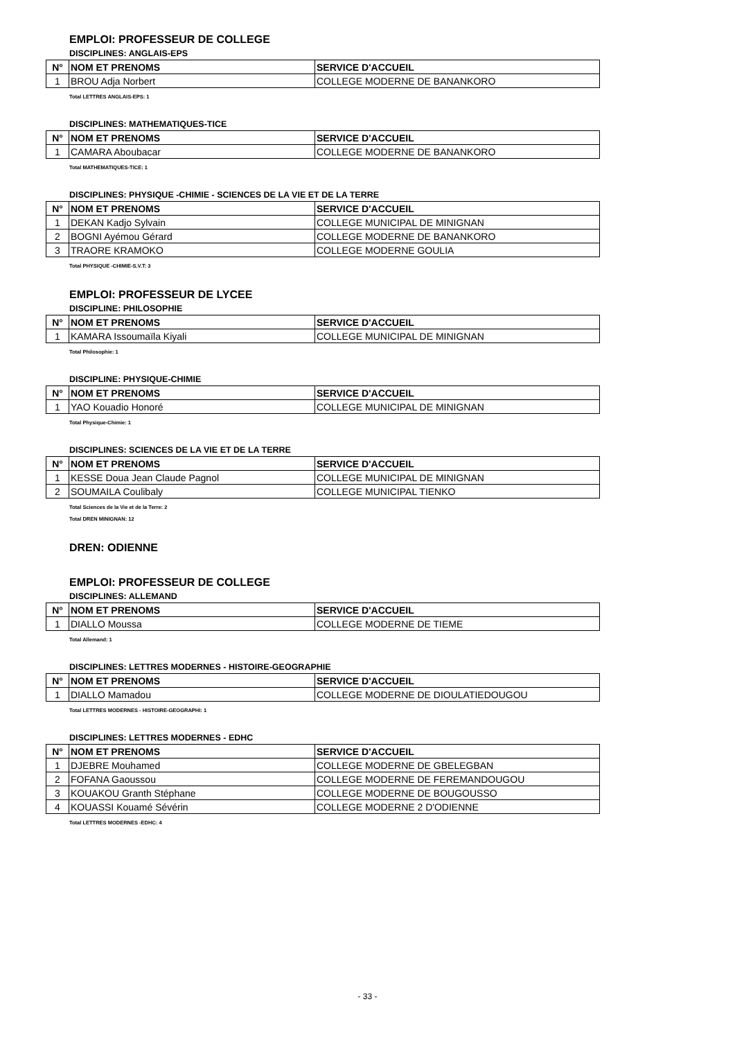EMPLOI: PROFESSEUR DE COLLEGE
DISCIPLINES: ANGLAIS-EPS
| N° | NOM ET PRENOMS | SERVICE D'ACCUEIL |
| --- | --- | --- |
| 1 | BROU Adja Norbert | COLLEGE MODERNE DE BANANKORO |
Total LETTRES ANGLAIS-EPS: 1
DISCIPLINES: MATHEMATIQUES-TICE
| N° | NOM ET PRENOMS | SERVICE D'ACCUEIL |
| --- | --- | --- |
| 1 | CAMARA Aboubacar | COLLEGE MODERNE DE BANANKORO |
Total MATHEMATIQUES-TICE: 1
DISCIPLINES: PHYSIQUE -CHIMIE - SCIENCES DE LA VIE ET DE LA TERRE
| N° | NOM ET PRENOMS | SERVICE D'ACCUEIL |
| --- | --- | --- |
| 1 | DEKAN Kadjo Sylvain | COLLEGE MUNICIPAL DE MINIGNAN |
| 2 | BOGNI Ayémou Gérard | COLLEGE MODERNE DE BANANKORO |
| 3 | TRAORE KRAMOKO | COLLEGE MODERNE GOULIA |
Total PHYSIQUE -CHIMIE-S.V.T: 3
EMPLOI: PROFESSEUR DE LYCEE
DISCIPLINE: PHILOSOPHIE
| N° | NOM ET PRENOMS | SERVICE D'ACCUEIL |
| --- | --- | --- |
| 1 | KAMARA Issoumaïla Kiyali | COLLEGE MUNICIPAL DE MINIGNAN |
Total Philosophie: 1
DISCIPLINE: PHYSIQUE-CHIMIE
| N° | NOM ET PRENOMS | SERVICE D'ACCUEIL |
| --- | --- | --- |
| 1 | YAO Kouadio Honoré | COLLEGE MUNICIPAL DE MINIGNAN |
Total Physique-Chimie: 1
DISCIPLINES: SCIENCES DE LA VIE ET DE LA TERRE
| N° | NOM ET PRENOMS | SERVICE D'ACCUEIL |
| --- | --- | --- |
| 1 | KESSE Doua Jean Claude Pagnol | COLLEGE MUNICIPAL DE MINIGNAN |
| 2 | SOUMAILA Coulibaly | COLLEGE MUNICIPAL TIENKO |
Total Sciences de la Vie et de la Terre: 2
Total DREN MINIGNAN: 12
DREN: ODIENNE
EMPLOI: PROFESSEUR DE COLLEGE
DISCIPLINES: ALLEMAND
| N° | NOM ET PRENOMS | SERVICE D'ACCUEIL |
| --- | --- | --- |
| 1 | DIALLO Moussa | COLLEGE MODERNE DE TIEME |
Total Allemand: 1
DISCIPLINES: LETTRES MODERNES - HISTOIRE-GEOGRAPHIE
| N° | NOM ET PRENOMS | SERVICE D'ACCUEIL |
| --- | --- | --- |
| 1 | DIALLO Mamadou | COLLEGE MODERNE DE DIOULATIEDOUGOU |
Total LETTRES MODERNES - HISTOIRE-GEOGRAPHI: 1
DISCIPLINES: LETTRES MODERNES - EDHC
| N° | NOM ET PRENOMS | SERVICE D'ACCUEIL |
| --- | --- | --- |
| 1 | DJEBRE Mouhamed | COLLEGE MODERNE DE GBELEGBAN |
| 2 | FOFANA Gaoussou | COLLEGE MODERNE DE FEREMANDOUGOU |
| 3 | KOUAKOU Granth Stéphane | COLLEGE MODERNE DE BOUGOUSSO |
| 4 | KOUASSI Kouamé Sévérin | COLLEGE MODERNE 2 D'ODIENNE |
Total LETTRES MODERNES -EDHC: 4
- 33 -